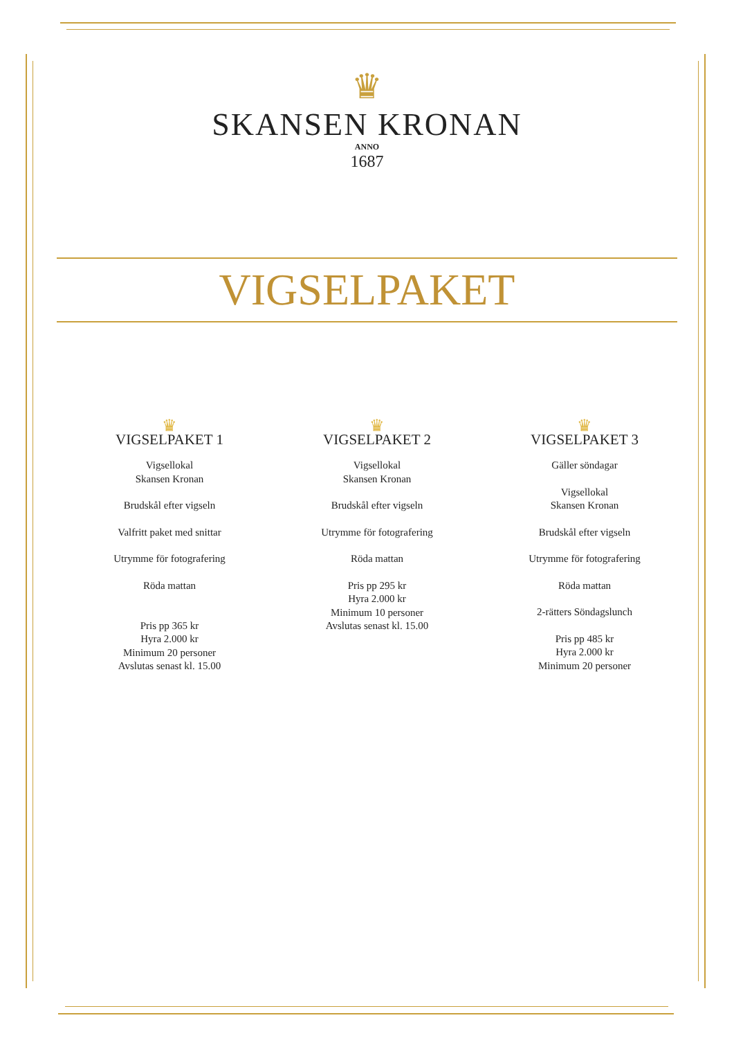♛
SKANSEN KRONAN
ANNO
1687
VIGSELPAKET
♛
VIGSELPAKET 1
Vigsellokal
Skansen Kronan
Brudskål efter vigseln
Valfritt paket med snittar
Utrymme för fotografering
Röda mattan
Pris pp 365 kr
Hyra 2.000 kr
Minimum 20 personer
Avslutas senast kl. 15.00
♛
VIGSELPAKET 2
Vigsellokal
Skansen Kronan
Brudskål efter vigseln
Utrymme för fotografering
Röda mattan
Pris pp 295 kr
Hyra 2.000 kr
Minimum 10 personer
Avslutas senast kl. 15.00
♛
VIGSELPAKET 3
Gäller söndagar
Vigsellokal
Skansen Kronan
Brudskål efter vigseln
Utrymme för fotografering
Röda mattan
2-rätters Söndagslunch
Pris pp 485 kr
Hyra 2.000 kr
Minimum 20 personer